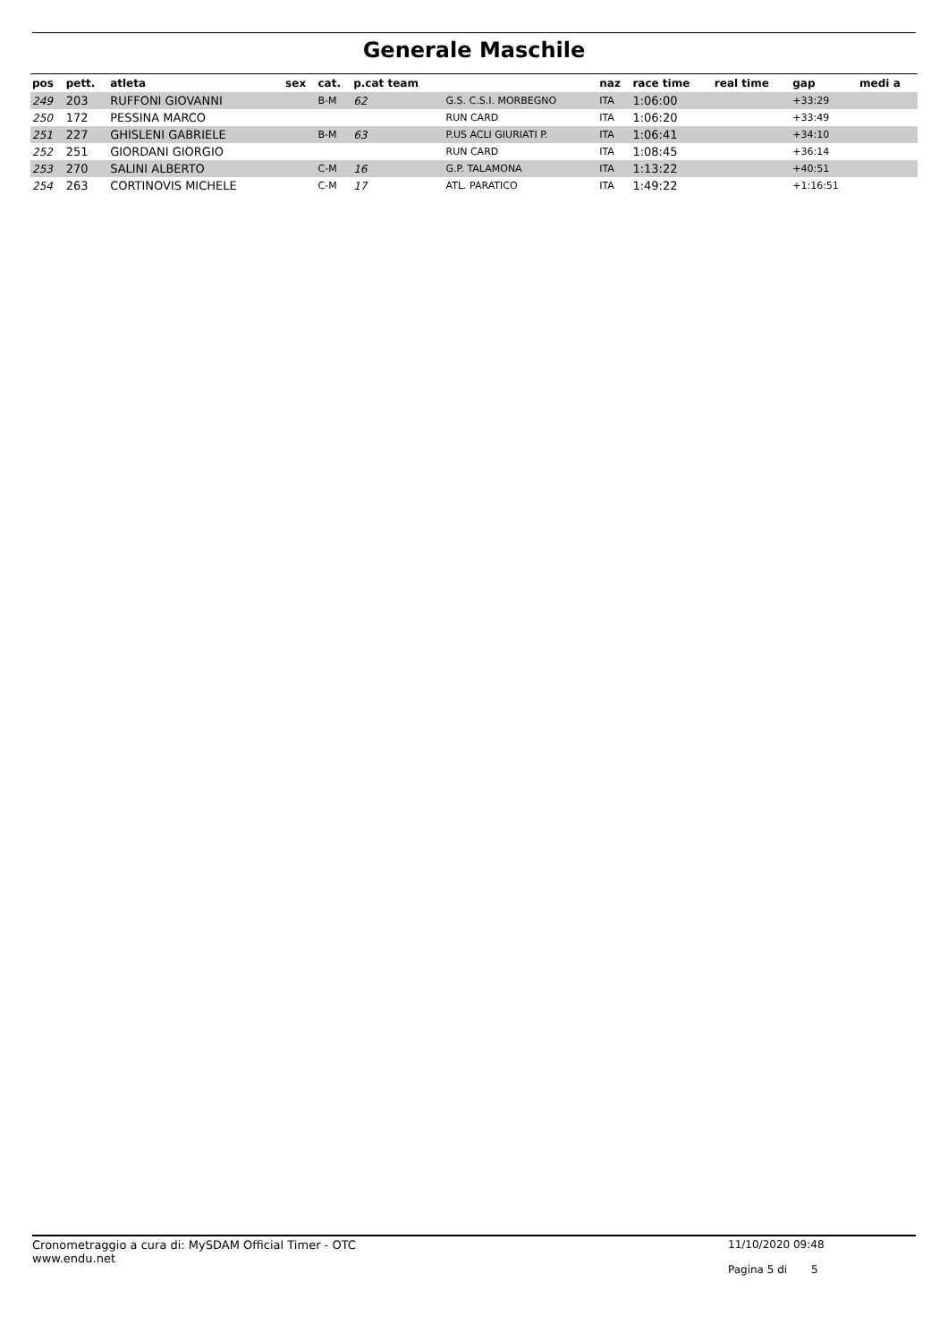Generale Maschile
| pos | pett. | atleta | sex | cat. | p.cat team | | naz | race time | real time | gap | medi a |
| --- | --- | --- | --- | --- | --- | --- | --- | --- | --- | --- | --- |
| 249 | 203 | RUFFONI GIOVANNI | | B-M | 62 | G.S. C.S.I. MORBEGNO | ITA | 1:06:00 | | +33:29 | |
| 250 | 172 | PESSINA MARCO | | | | RUN CARD | ITA | 1:06:20 | | +33:49 | |
| 251 | 227 | GHISLENI GABRIELE | | B-M | 63 | P.US ACLI GIURIATI P. | ITA | 1:06:41 | | +34:10 | |
| 252 | 251 | GIORDANI GIORGIO | | | | RUN CARD | ITA | 1:08:45 | | +36:14 | |
| 253 | 270 | SALINI ALBERTO | | C-M | 16 | G.P. TALAMONA | ITA | 1:13:22 | | +40:51 | |
| 254 | 263 | CORTINOVIS MICHELE | | C-M | 17 | ATL. PARATICO | ITA | 1:49:22 | | +1:16:51 | |
Cronometraggio a cura di: MySDAM Official Timer - OTC
www.endu.net
11/10/2020 09:48
Pagina 5 di 5